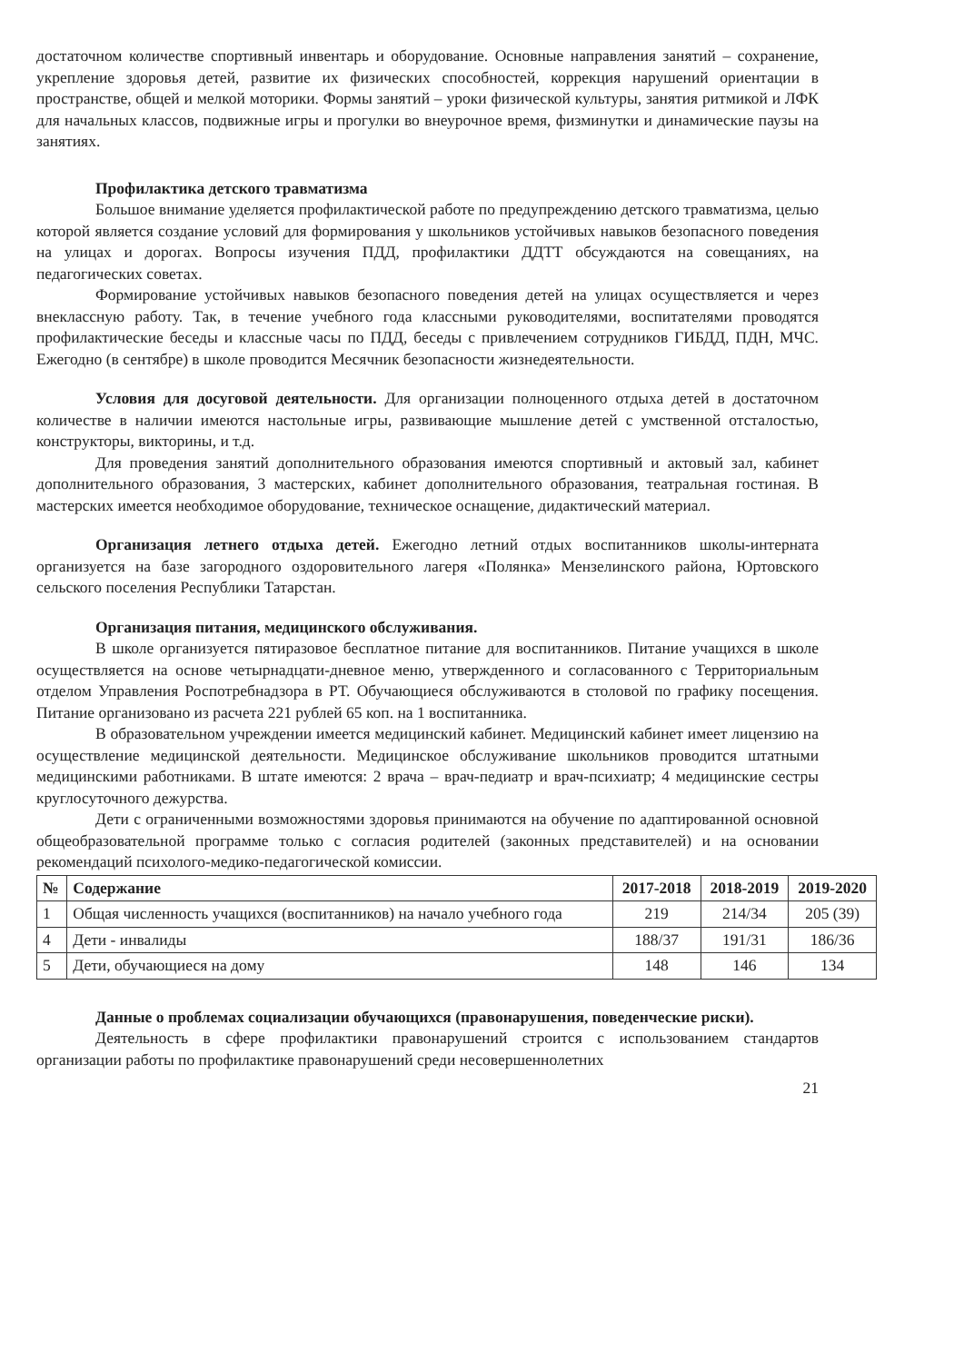достаточном количестве спортивный инвентарь и оборудование. Основные направления занятий – сохранение, укрепление здоровья детей, развитие их физических способностей, коррекция нарушений ориентации в пространстве, общей и мелкой моторики. Формы занятий – уроки физической культуры, занятия ритмикой и ЛФК для начальных классов, подвижные игры и прогулки во внеурочное время, физминутки и динамические паузы на занятиях.
Профилактика детского травматизма
Большое внимание уделяется профилактической работе по предупреждению детского травматизма, целью которой является создание условий для формирования у школьников устойчивых навыков безопасного поведения на улицах и дорогах. Вопросы изучения ПДД, профилактики ДДТТ обсуждаются на совещаниях, на педагогических советах.
Формирование устойчивых навыков безопасного поведения детей на улицах осуществляется и через внеклассную работу. Так, в течение учебного года классными руководителями, воспитателями проводятся профилактические беседы и классные часы по ПДД, беседы с привлечением сотрудников ГИБДД, ПДН, МЧС. Ежегодно (в сентябре) в школе проводится Месячник безопасности жизнедеятельности.
Условия для досуговой деятельности. Для организации полноценного отдыха детей в достаточном количестве в наличии имеются настольные игры, развивающие мышление детей с умственной отсталостью, конструкторы, викторины, и т.д.
Для проведения занятий дополнительного образования имеются спортивный и актовый зал, кабинет дополнительного образования, 3 мастерских, кабинет дополнительного образования, театральная гостиная. В мастерских имеется необходимое оборудование, техническое оснащение, дидактический материал.
Организация летнего отдыха детей. Ежегодно летний отдых воспитанников школы-интерната организуется на базе загородного оздоровительного лагеря «Полянка» Мензелинского района, Юртовского сельского поселения Республики Татарстан.
Организация питания, медицинского обслуживания.
В школе организуется пятиразовое бесплатное питание для воспитанников. Питание учащихся в школе осуществляется на основе четырнадцати-дневное меню, утвержденного и согласованного с Территориальным отделом Управления Роспотребнадзора в РТ. Обучающиеся обслуживаются в столовой по графику посещения. Питание организовано из расчета 221 рублей 65 коп. на 1 воспитанника.
В образовательном учреждении имеется медицинский кабинет. Медицинский кабинет имеет лицензию на осуществление медицинской деятельности. Медицинское обслуживание школьников проводится штатными медицинскими работниками. В штате имеются: 2 врача – врач-педиатр и врач-психиатр; 4 медицинские сестры круглосуточного дежурства.
Дети с ограниченными возможностями здоровья принимаются на обучение по адаптированной основной общеобразовательной программе только с согласия родителей (законных представителей) и на основании рекомендаций психолого-медико-педагогической комиссии.
| № | Содержание | 2017-2018 | 2018-2019 | 2019-2020 |
| --- | --- | --- | --- | --- |
| 1 | Общая численность учащихся (воспитанников) на начало учебного года | 219 | 214/34 | 205 (39) |
| 4 | Дети - инвалиды | 188/37 | 191/31 | 186/36 |
| 5 | Дети, обучающиеся на дому | 148 | 146 | 134 |
Данные о проблемах социализации обучающихся (правонарушения, поведенческие риски).
Деятельность в сфере профилактики правонарушений строится с использованием стандартов организации работы по профилактике правонарушений среди несовершеннолетних
21